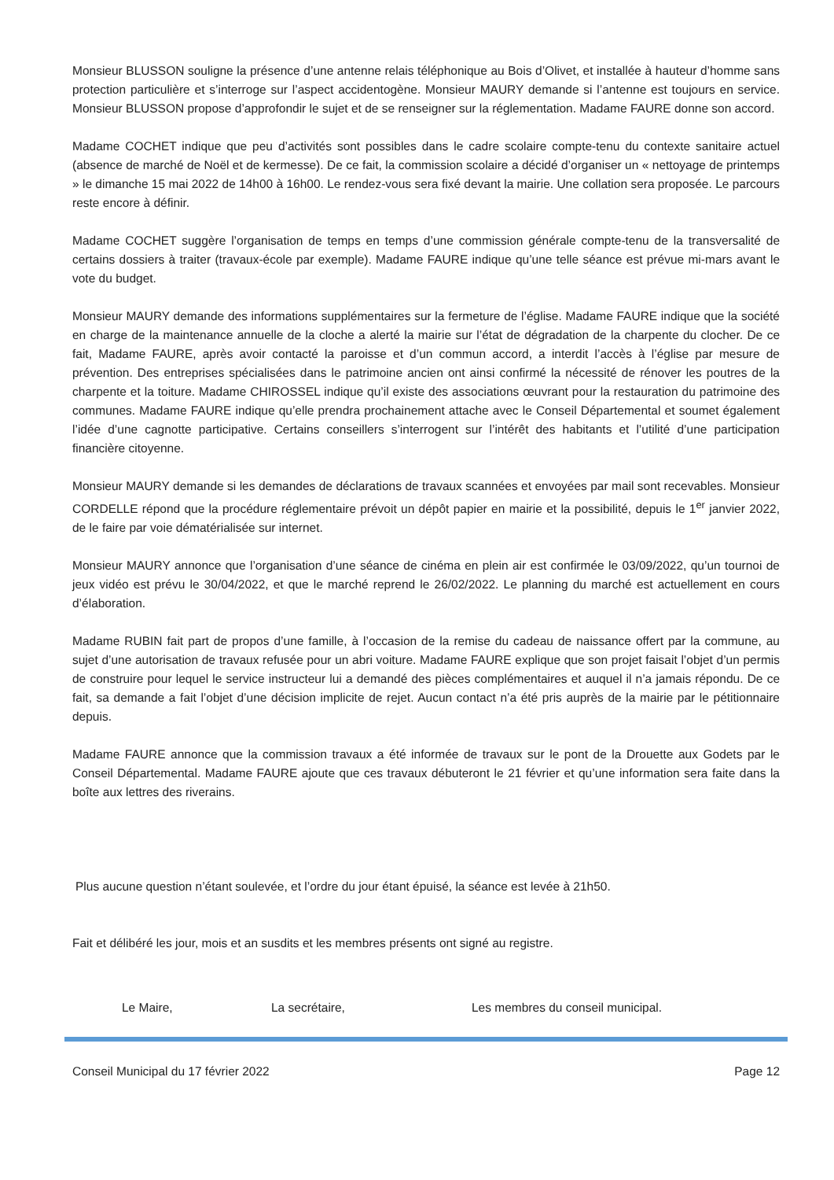Monsieur BLUSSON souligne la présence d’une antenne relais téléphonique au Bois d’Olivet, et installée à hauteur d’homme sans protection particulière et s’interroge sur l’aspect accidentogène. Monsieur MAURY demande si l’antenne est toujours en service. Monsieur BLUSSON propose d’approfondir le sujet et de se renseigner sur la réglementation. Madame FAURE donne son accord.
Madame COCHET indique que peu d’activités sont possibles dans le cadre scolaire compte-tenu du contexte sanitaire actuel (absence de marché de Noël et de kermesse). De ce fait, la commission scolaire a décidé d’organiser un « nettoyage de printemps » le dimanche 15 mai 2022 de 14h00 à 16h00. Le rendez-vous sera fixé devant la mairie. Une collation sera proposée. Le parcours reste encore à définir.
Madame COCHET suggère l’organisation de temps en temps d’une commission générale compte-tenu de la transversalité de certains dossiers à traiter (travaux-école par exemple). Madame FAURE indique qu’une telle séance est prévue mi-mars avant le vote du budget.
Monsieur MAURY demande des informations supplémentaires sur la fermeture de l’église. Madame FAURE indique que la société en charge de la maintenance annuelle de la cloche a alerté la mairie sur l’état de dégradation de la charpente du clocher. De ce fait, Madame FAURE, après avoir contacté la paroisse et d’un commun accord, a interdit l’accès à l’église par mesure de prévention. Des entreprises spécialisées dans le patrimoine ancien ont ainsi confirmé la nécessité de rénover les poutres de la charpente et la toiture. Madame CHIROSSEL indique qu’il existe des associations œuvrant pour la restauration du patrimoine des communes. Madame FAURE indique qu’elle prendra prochainement attache avec le Conseil Départemental et soumet également l’idée d’une cagnotte participative. Certains conseillers s’interrogent sur l’intérêt des habitants et l’utilité d’une participation financière citoyenne.
Monsieur MAURY demande si les demandes de déclarations de travaux scannées et envoyées par mail sont recevables. Monsieur CORDELLE répond que la procédure réglementaire prévoit un dépôt papier en mairie et la possibilité, depuis le 1<sup>er</sup> janvier 2022, de le faire par voie dématérialisée sur internet.
Monsieur MAURY annonce que l’organisation d’une séance de cinéma en plein air est confirmée le 03/09/2022, qu’un tournoi de jeux vidéo est prévu le 30/04/2022, et que le marché reprend le 26/02/2022. Le planning du marché est actuellement en cours d’élaboration.
Madame RUBIN fait part de propos d’une famille, à l’occasion de la remise du cadeau de naissance offert par la commune, au sujet d’une autorisation de travaux refusée pour un abri voiture. Madame FAURE explique que son projet faisait l’objet d’un permis de construire pour lequel le service instructeur lui a demandé des pièces complémentaires et auquel il n’a jamais répondu. De ce fait, sa demande a fait l’objet d’une décision implicite de rejet. Aucun contact n’a été pris auprès de la mairie par le pétitionnaire depuis.
Madame FAURE annonce que la commission travaux a été informée de travaux sur le pont de la Drouette aux Godets par le Conseil Départemental. Madame FAURE ajoute que ces travaux débuteront le 21 février et qu’une information sera faite dans la boîte aux lettres des riverains.
Plus aucune question n’étant soulevée, et l’ordre du jour étant épuisé, la séance est levée à 21h50.
Fait et délibéré les jour, mois et an susdits et les membres présents ont signé au registre.
Le Maire, La secrétaire, Les membres du conseil municipal.
Conseil Municipal du 17 février 2022 Page 12